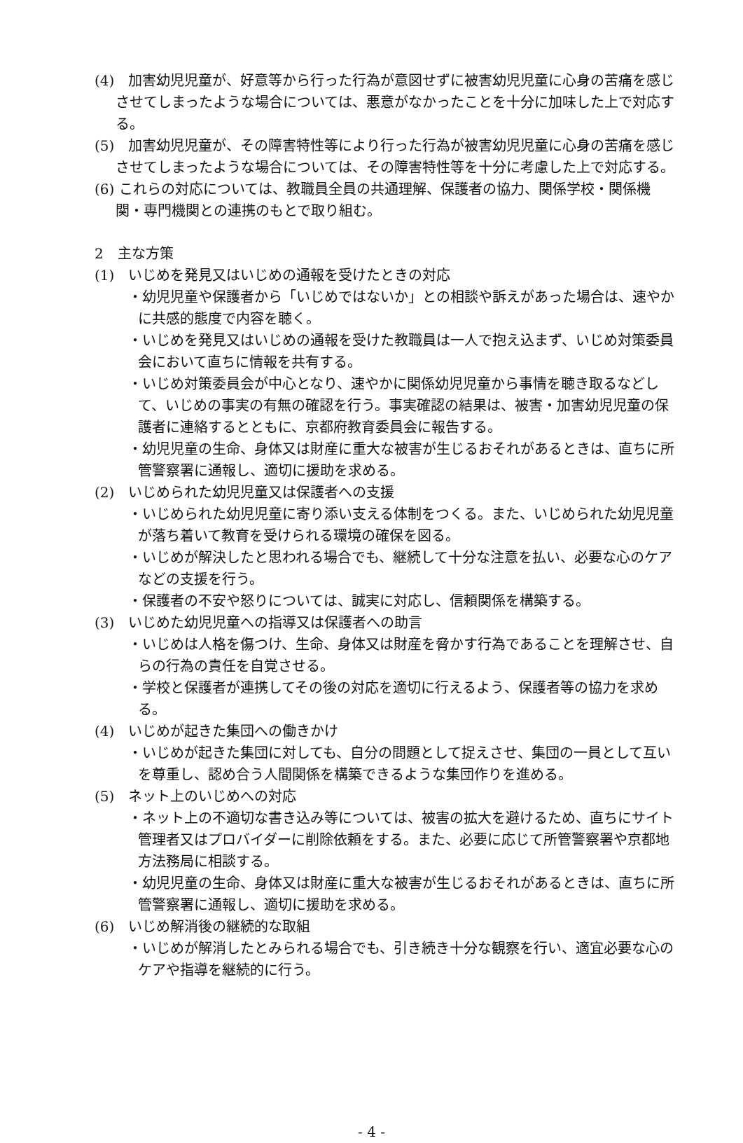(4)　加害幼児児童が、好意等から行った行為が意図せずに被害幼児児童に心身の苦痛を感じさせてしまったような場合については、悪意がなかったことを十分に加味した上で対応する。
(5)　加害幼児児童が、その障害特性等により行った行為が被害幼児児童に心身の苦痛を感じさせてしまったような場合については、その障害特性等を十分に考慮した上で対応する。
(6) これらの対応については、教職員全員の共通理解、保護者の協力、関係学校・関係機関・専門機関との連携のもとで取り組む。
2　主な方策
(1)　いじめを発見又はいじめの通報を受けたときの対応
・幼児児童や保護者から「いじめではないか」との相談や訴えがあった場合は、速やかに共感的態度で内容を聴く。
・いじめを発見又はいじめの通報を受けた教職員は一人で抱え込まず、いじめ対策委員会において直ちに情報を共有する。
・いじめ対策委員会が中心となり、速やかに関係幼児児童から事情を聴き取るなどして、いじめの事実の有無の確認を行う。事実確認の結果は、被害・加害幼児児童の保護者に連絡するとともに、京都府教育委員会に報告する。
・幼児児童の生命、身体又は財産に重大な被害が生じるおそれがあるときは、直ちに所管警察署に通報し、適切に援助を求める。
(2)　いじめられた幼児児童又は保護者への支援
・いじめられた幼児児童に寄り添い支える体制をつくる。また、いじめられた幼児児童が落ち着いて教育を受けられる環境の確保を図る。
・いじめが解決したと思われる場合でも、継続して十分な注意を払い、必要な心のケアなどの支援を行う。
・保護者の不安や怒りについては、誠実に対応し、信頼関係を構築する。
(3)　いじめた幼児児童への指導又は保護者への助言
・いじめは人格を傷つけ、生命、身体又は財産を脅かす行為であることを理解させ、自らの行為の責任を自覚させる。
・学校と保護者が連携してその後の対応を適切に行えるよう、保護者等の協力を求める。
(4)　いじめが起きた集団への働きかけ
・いじめが起きた集団に対しても、自分の問題として捉えさせ、集団の一員として互いを尊重し、認め合う人間関係を構築できるような集団作りを進める。
(5)　ネット上のいじめへの対応
・ネット上の不適切な書き込み等については、被害の拡大を避けるため、直ちにサイト管理者又はプロバイダーに削除依頼をする。また、必要に応じて所管警察署や京都地方法務局に相談する。
・幼児児童の生命、身体又は財産に重大な被害が生じるおそれがあるときは、直ちに所管警察署に通報し、適切に援助を求める。
(6)　いじめ解消後の継続的な取組
・いじめが解消したとみられる場合でも、引き続き十分な観察を行い、適宜必要な心のケアや指導を継続的に行う。
- 4 -